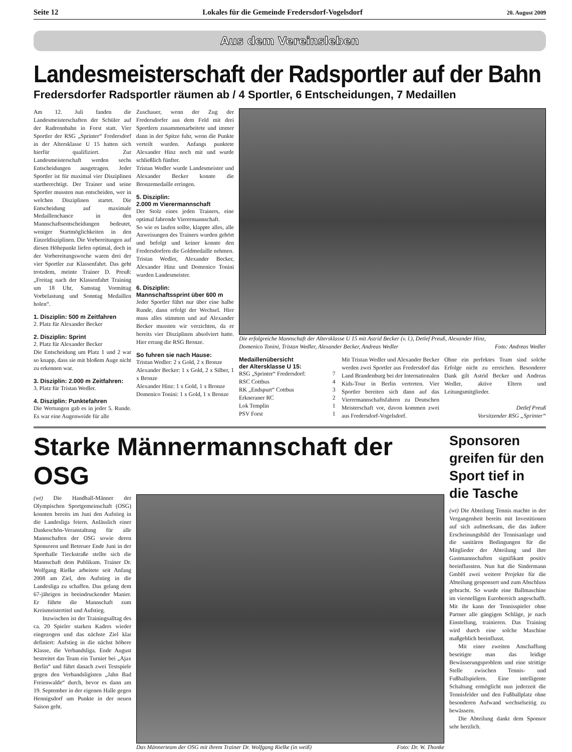Seite 12 Lokales für die Gemeinde Fredersdorf-Vogelsdorf 20. August 2009
Aus dem Vereinsleben
Landesmeisterschaft der Radsportler auf der Bahn
Fredersdorfer Radsportler räumen ab / 4 Sportler, 6 Entscheidungen, 7 Medaillen
Am 12. Juli fanden die Landesmeisterschaften der Schüler auf der Radrennbahn in Forst statt. Vier Sportler der RSG „Sprinter“ Fredersdorf in der Altersklasse U 15 hatten sich hierfür qualifiziert. Zur Landesmeisterschaft werden sechs Entscheidungen ausgetragen. Jeder Sportler ist für maximal vier Disziplinen startberechtigt. Der Trainer und seine Sportler mussten nun entscheiden, wer in welchen Disziplinen startet. Die Entscheidung auf maximale Medaillenchance in den Mannschaftsentscheidungen bedeutet, weniger Startmöglichkeiten in den Einzeldisziplinen. Die Vorbereitungen auf diesen Höhepunkt liefen optimal, doch in der Vorbereitungswoche waren drei der vier Sportler zur Klassenfahrt. Das geht trotzdem, meinte Trainer D. Preuß: „Freitag nach der Klassenfahrt Training um 18 Uhr, Samstag Vormittag Vorbelastung und Sonntag Medaillen holen“.
1. Disziplin: 500 m Zeitfahren
2. Platz für Alexander Becker
2. Disziplin: Sprint
2. Platz für Alexander Becker
Die Entscheidung um Platz 1 und 2 war so knapp, dass sie mit bloßem Auge nicht zu erkennen war.
3. Disziplin: 2.000 m Zeitfahren:
3. Platz für Tristan Wedler.
4. Disziplin: Punktefahren
Die Wertungen gab es in jeder 5. Runde. Es war eine Augenweide für alle
Zuschauer, wenn der Zug der Fredersdorfer aus dem Feld mit drei Sportlern zusammenarbeitete und immer dann in der Spitze fuhr, wenn die Punkte verteilt wurden. Anfangs punktete Alexander Hinz noch mit und wurde schließlich fünfter.
Tristan Wedler wurde Landesmeister und Alexander Becker konnte die Bronzemedaille erringen.
5. Disziplin:
2.000 m Vierermannschaft
Der Stolz eines jeden Trainers, eine optimal fahrende Vierermannschaft.
So wie es laufen sollte, klappte alles, alle Anweisungen des Trainers wurden gehört und befolgt und keiner konnte den Fredersdorfern die Goldmedaille nehmen.
Tristan Wedler, Alexander Becker, Alexander Hinz und Domenico Tonini wurden Landesmeister.
6. Disziplin:
Mannschaftssprint über 600 m
Jeder Sportler führt nur über eine halbe Runde, dann erfolgt der Wechsel. Hier muss alles stimmen und auf Alexander Becker mussten wir verzichten, da er bereits vier Disziplinen absolviert hatte. Hier errang die RSG Bronze.
So fuhren sie nach Hause:
Tristan Wedler: 2 x Gold, 2 x Bronze
Alexander Becker: 1 x Gold, 2 x Silber, 1 x Bronze
Alexander Hinz: 1 x Gold, 1 x Bronze
Domenico Tonini: 1 x Gold, 1 x Bronze
Die erfolgreiche Mannschaft der Altersklasse U 15 mit Astrid Becker (v. l.), Detlef Preuß, Alexander Hinz, Domenico Tonini, Tristan Wedler, Alexander Becker, Andreas Wedler Foto: Andreas Wedler
Medaillenübersicht
der Altersklasse U 15:
| RSG „Sprinter“ Fredersdorf: | 7 |
| RSC Cottbus | 4 |
| RK „Endspurt“ Cottbus | 3 |
| Erkneraner RC | 2 |
| Lok Templin | 1 |
| PSV Forst | 1 |
Mit Tristan Wedler und Alexander Becker werden zwei Sportler aus Fredersdorf das Land Brandenburg bei der Internationalen Kids-Tour in Berlin vertreten. Vier Sportler bereiten sich dann auf das Vierermannschaftsfahren zu Deutschen Meisterschaft vor, davon kommen zwei aus Fredersdorf-Vogelsdorf.
Ohne ein perfektes Team sind solche Erfolge nicht zu erreichen. Besonderer Dank gilt Astrid Becker und Andreas Wedler, aktive Eltern und Leitungsmitglieder.
Detlef Preuß
Vorsitzender RSG „Sprinter“
Starke Männermannschaft der OSG
(wt) Die Handball-Männer der Olympischen Sportgemeinschaft (OSG) konnten bereits im Juni den Aufstieg in die Landesliga feiern. Anlässlich einer Dankeschön-Veranstaltung für alle Mannschaften der OSG sowie deren Sponsoren und Betreuer Ende Juni in der Sporthalle Tieckstraße stellte sich die Mannschaft dem Publikum. Trainer Dr. Wolfgang Rielke arbeitete seit Anfang 2008 am Ziel, den Aufstieg in die Landesliga zu schaffen. Das gelang dem 67-jährigen in beeindruckender Manier. Er führte die Mannschaft zum Kreismeistertitel und Aufstieg.
Inzwischen ist der Trainingsalltag des ca. 20 Spieler starken Kaders wieder eingezogen und das nächste Ziel klar definiert: Aufstieg in die nächst höhere Klasse, die Verbandsliga. Ende August bestreitet das Team ein Turnier bei „Ajax Berlin“ und führt danach zwei Testspiele gegen den Verbandsligisten „Jahn Bad Freienwalde“ durch, bevor es dann am 19. September in der eigenen Halle gegen Hennigsdorf um Punkte in der neuen Saison geht.
Das Männerteam der OSG mit ihrem Trainer Dr. Wolfgang Rielke (in weiß) Foto: Dr. W. Thonke
Sponsoren greifen für den Sport tief in die Tasche
(wt) Die Abteilung Tennis machte in der Vergangenheit bereits mit Investitionen auf sich aufmerksam, die das äußere Erscheinungsbild der Tennisanlage und die sanitären Bedingungen für die Mitglieder der Abteilung und ihre Gastmannschaften signifikant positiv beeinflussten. Nun hat die Sindermann GmbH zwei weitere Projekte für die Abteilung gesponsert und zum Abschluss gebracht. So wurde eine Ballmaschine im vierstelligen Eurobereich angeschafft. Mit ihr kann der Tennisspieler ohne Partner alle gängigen Schläge, je nach Einstellung, trainieren. Das Training wird durch eine solche Maschine maßgeblich beeinflusst.
Mit einer zweiten Anschaffung beseitigte man das leidige Bewässerungsproblem und eine strittige Stelle zwischen Tennis- und Fußballspielern. Eine intelligente Schaltung ermöglicht nun jederzeit die Tennisfelder und den Fußballplatz ohne besonderen Aufwand wechselseitig zu bewässern.
Die Abteilung dankt dem Sponsor sehr herzlich.